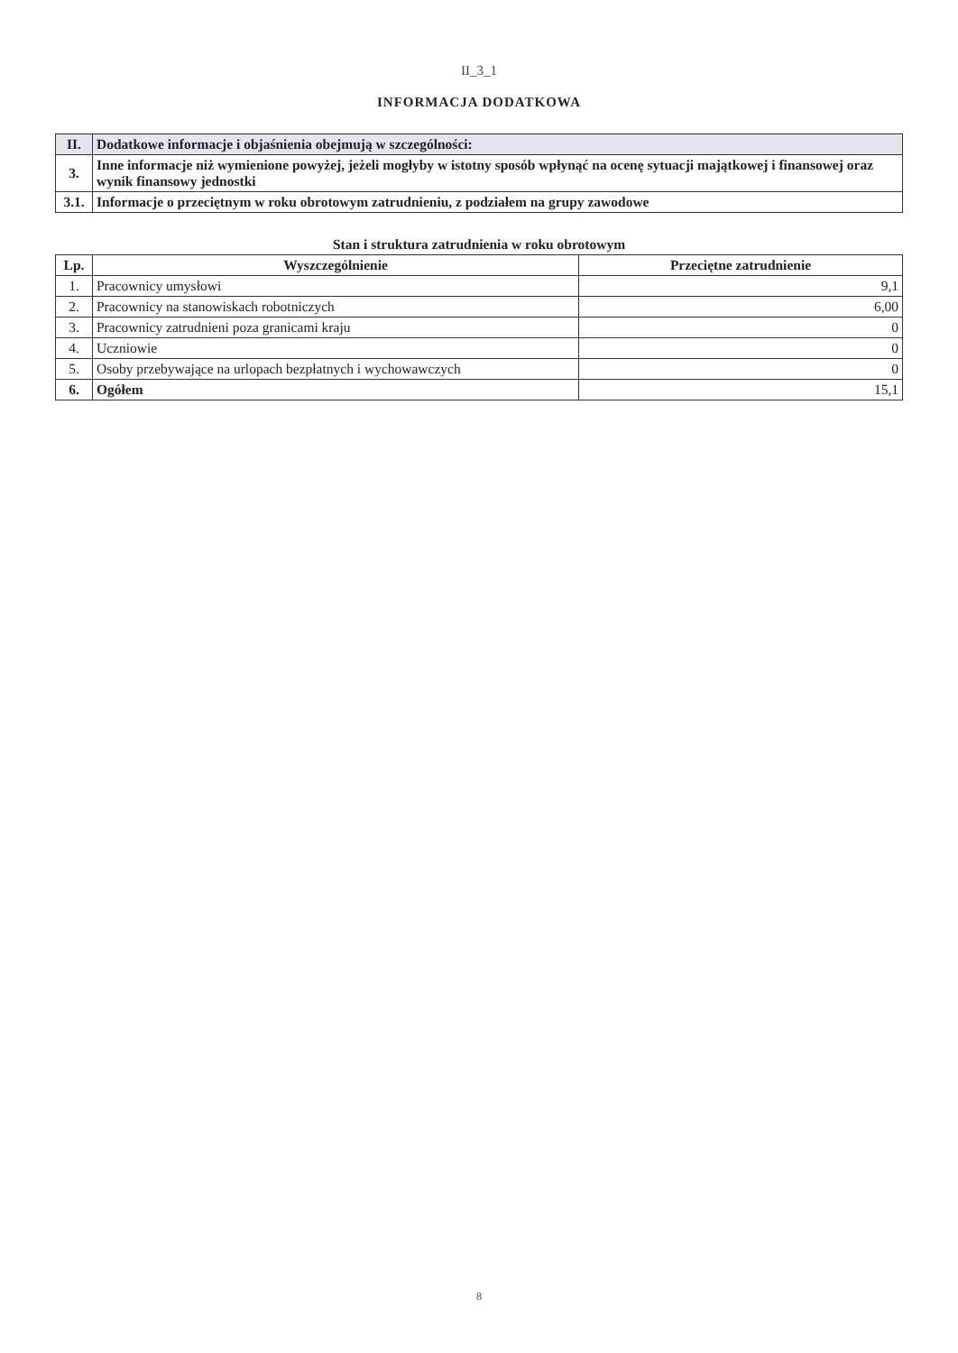II_3_1
INFORMACJA DODATKOWA
| II. | Dodatkowe informacje i objaśnienia obejmują w szczególności: |
| 3. | Inne informacje niż wymienione powyżej, jeżeli mogłyby w istotny sposób wpłynąć na ocenę sytuacji majątkowej i finansowej oraz wynik finansowy jednostki |
| 3.1. | Informacje o przeciętnym w roku obrotowym zatrudnieniu, z podziałem na grupy zawodowe |
Stan i struktura zatrudnienia w roku obrotowym
| Lp. | Wyszczególnienie | Przeciętne zatrudnienie |
| --- | --- | --- |
| 1. | Pracownicy umysłowi | 9,1 |
| 2. | Pracownicy na stanowiskach robotniczych | 6,00 |
| 3. | Pracownicy zatrudnieni poza granicami kraju | 0 |
| 4. | Uczniowie | 0 |
| 5. | Osoby przebywające na urlopach bezpłatnych i wychowawczych | 0 |
| 6. | Ogółem | 15,1 |
8